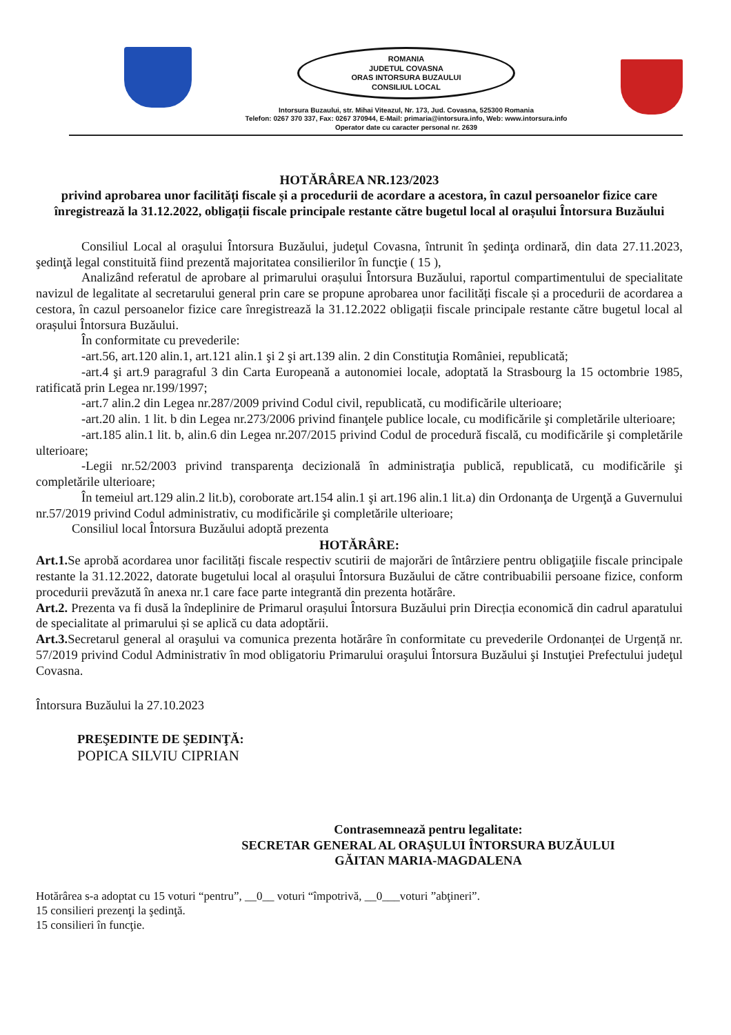ROMANIA
JUDETUL COVASNA
ORAS INTORSURA BUZAULUI
CONSILIUL LOCAL
Intorsura Buzaului, str. Mihai Viteazul, Nr. 173, Jud. Covasna, 525300 Romania
Telefon: 0267 370 337, Fax: 0267 370944, E-Mail: primaria@intorsura.info, Web: www.intorsura.info
Operator date cu caracter personal nr. 2639
HOTĂRÂREA NR.123/2023
privind aprobarea unor facilități fiscale și a procedurii de acordare a acestora, în cazul persoanelor fizice care înregistrează la 31.12.2022, obligații fiscale principale restante către bugetul local al orașului Întorsura Buzăului
Consiliul Local al oraşului Întorsura Buzăului, judeţul Covasna, întrunit în şedinţa ordinară, din data 27.11.2023, şedinţă legal constituită fiind prezentă majoritatea consilierilor în funcţie ( 15 ),
Analizând referatul de aprobare al primarului orașului Întorsura Buzăului, raportul compartimentului de specialitate navizul de legalitate al secretarului general prin care se propune aprobarea unor facilități fiscale și a procedurii de acordarea a cestora, în cazul persoanelor fizice care înregistrează la 31.12.2022 obligații fiscale principale restante către bugetul local al orașului Întorsura Buzăului.
În conformitate cu prevederile:
-art.56, art.120 alin.1, art.121 alin.1 şi 2 şi art.139 alin. 2 din Constituţia României, republicată;
-art.4 şi art.9 paragraful 3 din Carta Europeană a autonomiei locale, adoptată la Strasbourg la 15 octombrie 1985, ratificată prin Legea nr.199/1997;
-art.7 alin.2 din Legea nr.287/2009 privind Codul civil, republicată, cu modificările ulterioare;
-art.20 alin. 1 lit. b din Legea nr.273/2006 privind finanţele publice locale, cu modificările şi completările ulterioare;
-art.185 alin.1 lit. b, alin.6 din Legea nr.207/2015 privind Codul de procedură fiscală, cu modificările şi completările ulterioare;
-Legii nr.52/2003 privind transparenţa decizională în administraţia publică, republicată, cu modificările şi completările ulterioare;
În temeiul art.129 alin.2 lit.b), coroborate art.154 alin.1 şi art.196 alin.1 lit.a) din Ordonanţa de Urgenţă a Guvernului nr.57/2019 privind Codul administrativ, cu modificările şi completările ulterioare;
Consiliul local Întorsura Buzăului adoptă prezenta
HOTĂRÂRE:
Art.1. Se aprobă acordarea unor facilități fiscale respectiv scutirii de majorări de întârziere pentru obligaţiile fiscale principale restante la 31.12.2022, datorate bugetului local al orașului Întorsura Buzăului de către contribuabilii persoane fizice, conform procedurii prevăzută în anexa nr.1 care face parte integrantă din prezenta hotărâre.
Art.2. Prezenta va fi dusă la îndeplinire de Primarul orașului Întorsura Buzăului prin Direcția economică din cadrul aparatului de specialitate al primarului și se aplică cu data adoptării.
Art.3. Secretarul general al oraşului va comunica prezenta hotărâre în conformitate cu prevederile Ordonanței de Urgență nr. 57/2019 privind Codul Administrativ în mod obligatoriu Primarului oraşului Întorsura Buzăului şi Instuţiei Prefectului judeţul Covasna.
Întorsura Buzăului la 27.10.2023
PREŞEDINTE DE ŞEDINŢĂ:
POPICA SILVIU CIPRIAN
Contrasemnează pentru legalitate:
SECRETAR GENERAL AL ORAŞULUI ÎNTORSURA BUZĂULUI
GĂITAN MARIA-MAGDALENA
Hotărârea s-a adoptat cu 15 voturi “pentru”, __0__ voturi “împotrivă, __0___voturi ”abţineri”.
15 consilieri prezenţi la şedinţă.
15 consilieri în funcţie.